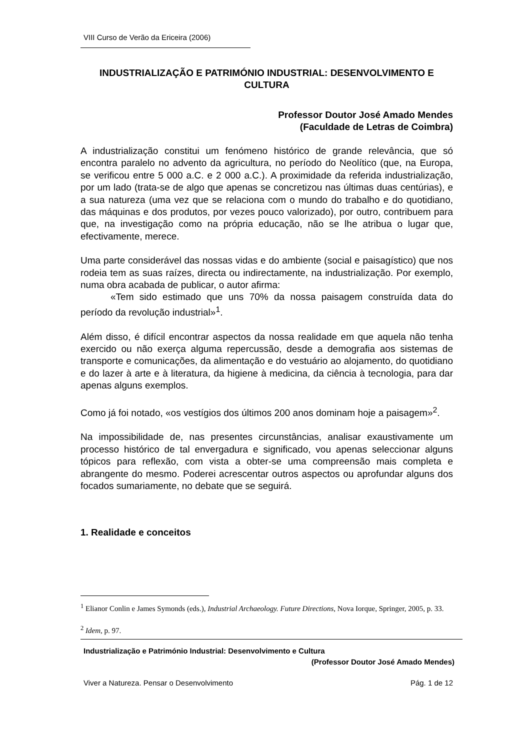VIII Curso de Verão da Ericeira (2006)
INDUSTRIALIZAÇÃO E PATRIMÓNIO INDUSTRIAL: DESENVOLVIMENTO E CULTURA
Professor Doutor José Amado Mendes
(Faculdade de Letras de Coimbra)
A industrialização constitui um fenómeno histórico de grande relevância, que só encontra paralelo no advento da agricultura, no período do Neolítico (que, na Europa, se verificou entre 5 000 a.C. e 2 000 a.C.). A proximidade da referida industrialização, por um lado (trata-se de algo que apenas se concretizou nas últimas duas centúrias), e a sua natureza (uma vez que se relaciona com o mundo do trabalho e do quotidiano, das máquinas e dos produtos, por vezes pouco valorizado), por outro, contribuem para que, na investigação como na própria educação, não se lhe atribua o lugar que, efectivamente, merece.
Uma parte considerável das nossas vidas e do ambiente (social e paisagístico) que nos rodeia tem as suas raízes, directa ou indirectamente, na industrialização. Por exemplo, numa obra acabada de publicar, o autor afirma:
«Tem sido estimado que uns 70% da nossa paisagem construída data do período da revolução industrial»<sup>1</sup>.
Além disso, é difícil encontrar aspectos da nossa realidade em que aquela não tenha exercido ou não exerça alguma repercussão, desde a demografia aos sistemas de transporte e comunicações, da alimentação e do vestuário ao alojamento, do quotidiano e do lazer à arte e à literatura, da higiene à medicina, da ciência à tecnologia, para dar apenas alguns exemplos.
Como já foi notado, «os vestígios dos últimos 200 anos dominam hoje a paisagem»<sup>2</sup>.
Na impossibilidade de, nas presentes circunstâncias, analisar exaustivamente um processo histórico de tal envergadura e significado, vou apenas seleccionar alguns tópicos para reflexão, com vista a obter-se uma compreensão mais completa e abrangente do mesmo. Poderei acrescentar outros aspectos ou aprofundar alguns dos focados sumariamente, no debate que se seguirá.
1. Realidade e conceitos
<sup>1</sup> Elianor Conlin e James Symonds (eds.), Industrial Archaeology. Future Directions, Nova Iorque, Springer, 2005, p. 33.
<sup>2</sup> Idem, p. 97.
Industrialização e Património Industrial: Desenvolvimento e Cultura
(Professor Doutor José Amado Mendes)
Viver a Natureza. Pensar o Desenvolvimento Pág. 1 de 12